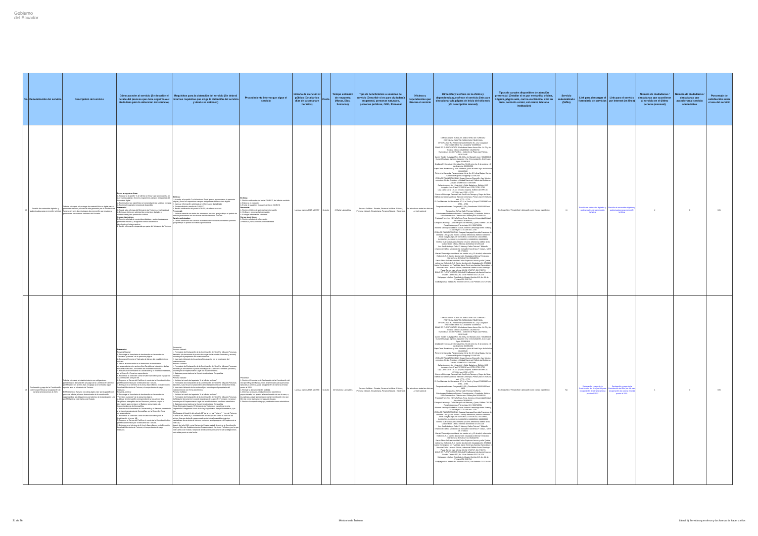Gobierno
del Ecuador
| No. | Denominación del servicio | Descripción del servicio | Cómo acceder al servicio (Se describe el detalle del proceso que debe seguir la o el ciudadano para la obtención del servicio). | Requisitos para la obtención del servicio (Se deberá listar los requisitos que exige la obtención del servicio y donde se obtienen) | Procedimiento interno que sigue el servicio | Horario de atención al público (Detallar los días de la semana y horarios) | Costo | Tiempo estimado de respuesta (Horas, Días, Semanas) | Tipo de beneficiarios o usuarios del servicio (Describir si es para ciudadanía en general, personas naturales, personas jurídicas, ONG, Personal | Oficinas y dependencias que ofrecen el servicio | Dirección y teléfono de la oficina y dependencia que ofrece el servicio (link para direccionar a la página de inicio del sitio web y/o descripción manual) | Tipos de canales disponibles de atención presencial: (Detallar si es por ventanilla, oficina, brigada, página web, correo electrónico, chat en línea, contacto center, cal center, teléfono institución) | Servicio Automatizado (Si/No) | Link para descargar el formulario de servicios | Link para el servicio por internet (en línea) | Número de ciudadanos / ciudadanas que accedieron al servicio en el último período (mensual) | Número de ciudadanos / ciudadanas que accedieron al servicio acumulativo | Porcentaje de satisfacción sobre el uso del servicio |
| --- | --- | --- | --- | --- | --- | --- | --- | --- | --- | --- | --- | --- | --- | --- | --- | --- | --- | --- |
| 58 | Emisión de contenidos digitales y audiovisuales para promoción turística | Trámite orientado a la entrega de material físico o digital para la promoción turística, el cual ha sido generada por el Ministerio de Turismo a través de estrategias de promoción que resaltan y promueven los destinos turísticos del Ecuador. | Pasos a seguir en línea: 1. Acceder a la opción "Ir al trámite en línea" que se encuentra en la presente página y llene los respectivos campos obligatorios del formulario digital 2. Recibir al correo electrónico el comprobante de solicitud enviada 3. Recibir el material promocional disponible. Presencial 1. Acudir a las oficinas del Ministerio de Turismo a nivel nacional 2. Entregar oficio con solicitud de contenidos digitales y audiovisuales para promoción turística Correo electrónico. 1. Remitir solicitud de contenidos digitales y audiovisuales para promoción turística, al siguiente correo electrónico: jairo.limaico@turismo.gob.ec 2 Recibir información requerida por parte del Ministerio de Turismo | En línea: 1. Acceder a la opción "Ir al trámite en línea" que se encuentra en la presente página y llene los respectivos campos obligatorios del formulario digital. 2. Ingresar información solicitada en el formulario digitalizado 3. Enviar solicitud a través de GOB.EC. 4. Recibir notificación del portal GOB.EC, de trámite enviado Presencial: 1. Solicitar material con todos los elementos posibles que justifique el pedido de material promocional en las oficinas del Ministerio de Turismo Canales adicionales: 2. Correo electrónico de solicitud de material con todos los elementos posibles que justifique el pedido de material promocional | En línea: 1. Recibir notificación del portal GOB.EC, del trámite recibido 2. Elaborar el producto 3. Enviar al usuario y finalizar trámite en GOB.EC Presencial: 1. Recibir el Oficio de solicitud de información 2. Verificar y procesar la información 3. Entregar información solicitada Correo electrónico: 1. Recibir solicitud de información 2 Procesar y enviar información solicitada | Lunes a viernes 8h15 a 17h57 | Gratuito | 3 Día(s) Laborables | Persona Jurídica - Privada, Persona Jurídica - Pública, Persona Natural - Ecuatoriana, Persona Natural - Extranjera | Se atiende en todas las oficinas a nivel nacional | DIRECCIONES ZONALES MINISTERIO DE TURISMO PROVINCIA CANTÓN DIRECCIÓN TELÉFONO OFICINA MATRIZ Pichincha Quito Briceño E1-24 y Guayaquil referencia Edificio "La Licuadora" 023999333 ZONA DE PLANIFICACIÓN 1 Imbabura Ibarra Sucre Nro. 14-72 y Av. Teodoro Gómez 062958547; 062958759 Esmeraldas Av. del Pacífico – Malecón de Playa Las Palmas 062011446 Carchi Tulcán Guayaquil Nro. 39-008 y Av. Manabí, piso 2 062960046 Sucumbíos Lago Agrio Av. Aguarico y Av. Circunvalación, CAC Lago Agrio 062991914 Orellana El Coca Juan Montalvo Nro. 58-10 entre Av. 9 de octubre y 6 de diciembre 062881583 Napo Tena Rocafuerte y Juan Montalvo, junto al Hotel Joya de la Selva 062886536 Pichincha Cayambe Panamericana Norte Km 0.5 vía al Cajas, Centro Comercial Nápoles Shopping 022185249 ZONA DE PLANIFICACIÓN 6 Azuay Cuenca Dirección: Ave. México entre Ave. De las Américas y Unidad Nacional, Edificio del Gobierno Zonal 6 072887255 072887089 Cañar Azogues Av. 16 de Abril y Calle Babahoyo. Edificio CAC Azogues. 2do. Piso 073706016 ext. 2795, 2796, 2798 Loja Calle Sucre 191-31 y Quito, esquina. Edificio del INPC 07 2572964 ext. 2760 – 2770 Zamora Chinchipe Zamora Calle José Luis Tamayo y Diego de Vaca. Edificio de Gobernación de Zamora Chinchipe, Primer piso 072606466 ext. 2775 – 2778 El Oro Machala Av. Rocafuerte 07-22 e/ Junín y Tarqui 072968480 ext. 2782 – 2784 Tungurahua Ambato Guayaquil 01-18 y Rocafuerte 032821800 ext. 2350 Tungurahua Baños Calle Thomas Halflants Chimborazo Riobamba Primera Constituyente y Carabobo. Edificio GAD Provincial de Chimborazo. Primer piso 032946682 Pastaza Puyo Km. 2 1/2 vía Puyo-Tena, Campus Universidad Estatal Amazónica 032894655 Cotopaxi Latacunga Calle Marqués de Maenza y Quito, Edificio CAC El Rosal Latacunga, Planta baja, Of. 3 033730594 Morona Santiago Ciudad de Macas Antonio Samaniego entre Soasti y 24 de mayo 072701480 ext. 2730 ZONA DE PLANIFICACIÓN 8 Guayas Guayaquil Avenida Francisco de Orellana 1805 y calle Justino Cornejo referencia; Edificio Gobierno Zonal Guayaquil piso 8 042068565, 042068519, 042068496, 042068562, 042068613, 042068501, 042068522, 042068563 Bolívar Guaranda García Moreno y Sucre; referencia edificio de la Gobernación Oficina Técnica de Bolívar 03 2551249 Los ríos Babahoyo Cdla. El Mamey, Calles Twinza Y Malecón referencia Edificio Ministerio De Inclusión Económica Y Social – MIES 05 2739322 Manabí Portoviejo Avenida de los nardos s/n y 15 de abril; referencia Edificio C.A.C. Centro de Atención Ciudadana Oficina Técnica de Manabí piso 3 053043711; 053043734 Santa Elena Salinas Avenida Carlos Espinoza Larrea y calle Quinta; referencia Edificio C.A.C. Centro de Atención Ciudadana 04 3728904 Santo Domingo de los Tsáchilas Santo Domingo Avenida Esmeraldas y Avenida Emilio Lorenzo Sthele; referencia Edificio Santo Domingo Plaza. Tercer piso, oficina 301 02 2745727, 02 2745726 ZONA DE PLANIFICACIÓN INSULAR Galápagos Isla Santa Cruz Av. Charles Darwin 390, Av. 12 de Febrero 052 526 174 Galápagos Isla San Cristóbal Av. Alsacio Northia S/N, Av. 12 de Febrero 052 520 704 Galápagos Isla Isabela Av. Antonio Gil S/N, Los Petreles 052 529 132 | En línea (Sitio / Portal Web / Aplicación web) Correo electrónico | Si | Emisión de contenidos digitales y audiovisuales para promoción turística | Emisión de contenidos digitales y audiovisuales para promoción turística | 2 | 0 | 84% |
| 59 | Declaración y pago de la Contribución del Uno por Mil para recuperación de cartera vencida previo al 2021 | Trámite orientado al establecimiento con obligaciones pendientes de declaración y/o pago de la Contribución del Uno por Mil sobre los activos fijos en apego a la normativa legal vigente, ante el Ministerio de Turismo. El Ministerio de Turismo no cobra algún valor por la gestión del presente trámite, el costo determinado de la contribución dependerá de las obligaciones pendientes de la declaración Uno por Mil frente a esta Cartera de Estado. | Presencial: Persona Natural: 1. Descargar el formulario de declaración en la sección de "Formatos y anexos" de la presente página. 2. Generar el Inventario Valorado de bienes del establecimiento turístico. 3. Llenar la información en el formulario de declaración correspondiente a los activos fijos Tangibles e Intangibles de las Personas naturales, en función del Inventario Valorado. 4. Presentar el Formulario de Declaración y el Inventario Valorado, en la Dirección Zonal correspondiente. 5. Recibir de la Dirección Zonal el valor calculado para el pago de la Contribución Uno por Mil. 6. Pagar en el Banco del Pacífico el monto de la Contribución Uno por Mil determinado por el Ministerio de Turismo. 7. Entregar en el término de 3 (tres) días máximo, en la Dirección Zonal del Ministerio de Turismo, el comprobante de pago realizado. Persona Jurídica: 1. Descargar el formulario de declaración en la sección de "Formatos y anexos" de la presente página. 2. Llenar la información correspondiente a los activos fijos Tangibles e Intangibles de las Personas jurídicas, según la información que consta en el Balance presentado a la Superintendencia de Compañías. 3. Presentar el Formulario de Declaración y el Balance presentado a la Superintendencia de Compañías, en la Dirección Zonal correspondiente. 4. Recibir de la Dirección Zonal el valor calculado para la Contribución Uno por Mil. 5. Pagar en el Banco del Pacífico el monto de la Contribución Uno por Mil determinado por el Ministerio de Turismo. 7. Entregar en el término de 3 (tres) días máximo, en la Dirección Zonal del Ministerio de Turismo, el comprobante de pago realizado. | Presencial: Persona Natural: 1. Formulario de Declaración de la Contribución del Uno Por Mil para Personas Naturales (el documento lo puede descargar de la sección Formatos y anexos) suscrito por el propietario del establecimiento. 2. Inventario Valorado de los activos fijos suscrito por el propietario del establecimiento. Persona Jurídica: 1. Formulario de Declaración de la Contribución del Uno Por Mil para Personas Jurídicas (el documento lo puede descargar de la sección Formatos y anexos) suscrito por el Representante Legal del establecimiento. 2. Balances presentados a la Superintendencia de Compañías En línea: Persona Natural: 1. Solicitud a través del apartado "Ir al trámite en línea" 2. Formulario de Declaración de la Contribución del Uno Por Mil para Personas Naturales, suscrito por el propietario del establecimiento con firma electrónica. 3. Inventario Valorado de los activos fijos, suscrito por el propietario del establecimiento con firma electrónica. Persona Jurídica: 1. Solicitud a través del apartado "Ir al trámite en línea". 2. Formulario de Declaración de la Contribución del Uno Por Mil para Personas Jurídicas (el documento lo puede descargar de la sección Formatos y anexos) suscrito por el Representante Legal del establecimiento con firma electrónica. 3. Balances presentados a la Superintendencia de Compañías *Nota: Estimado Usuario, El Ministerio de Turismo en cumplimiento a la Disposición Derogatoria Única de la Ley Orgánica de Apoyo Humanitario, que cita: "Deróguese el literal b) del artículo 39* de la Ley de Turismo"; * Ley de Turismo, el artículo 39, literal b) "La contribución del uno por mil sobre el valor de los activos fijos que deberán pagar anualmente todos los establecimientos prestadores de servicios al turismo, conforme se disponga en el Reglamento a esta Ley." A partir del año 2021, esta Cartera de Estado, dejará de cobrar la Contribución Uno por Mil a los Establecimientos Prestadores de Servicios Turísticos; por lo que esta Cartera de Estado, receptará declaraciones únicamente para obligaciones contraídas previo a esta fecha. | Presencial: 1. Recibir el Formulario de Declaración de la Contribución del Uno por Mil y demás requisitos determinados para personas naturales o jurídicas, para recuperación de cartera vencida previo al 2021 3. Revisar la documentación recibida. 4. Informar al usuario, mediante correo electrónico proporcionado, los ajustes a la declaración de ser el caso; o, los valores a pagar por concepto de la Contribución Uno por Mil. Así como las instrucciones para el pago. 5. Recibir el comprobante pago, mediante correo electrónico. | Lunes a viernes 8h15 a 17h58 | Gratuito | 30 Minuto(s) Laborables | Persona Jurídica - Privada, Persona Jurídica - Pública, Persona Natural - Ecuatoriana, Persona Natural - Extranjera | Se atiende en todas las oficinas a nivel nacional | DIRECCIONES ZONALES MINISTERIO DE TURISMO PROVINCIA CANTÓN DIRECCIÓN TELÉFONO OFICINA MATRIZ Pichincha Quito Briceño E1-24 y Guayaquil referencia Edificio "La Licuadora" 023999333 ZONA DE PLANIFICACIÓN 1 Imbabura Ibarra Sucre Nro. 14-72 y Av. Teodoro Gómez 062958547; 062958759 Esmeraldas Av. del Pacífico – Malecón de Playa Las Palmas 062011446 Carchi Tulcán Guayaquil Nro. 39-008 y Av. Manabí, piso 2 062960046 Sucumbíos Lago Agrio Av. Aguarico y Av. Circunvalación, CAC Lago Agrio 062991914 Orellana El Coca Juan Montalvo Nro. 58-10 entre Av. 9 de octubre y 6 de diciembre 062881583 Napo Tena Rocafuerte y Juan Montalvo, junto al Hotel Joya de la Selva 062886536 Pichincha Cayambe Panamericana Norte Km 0.5 vía al Cajas, Centro Comercial Nápoles Shopping 022185249 ZONA DE PLANIFICACIÓN 6 Azuay Cuenca Dirección: Ave. México entre Ave. De las Américas y Unidad Nacional, Edificio del Gobierno Zonal 6 072887255 072887089 Cañar Azogues Av. 16 de Abril y Calle Babahoyo. Edificio CAC Azogues. 2do. Piso 073706016 ext. 2795, 2796, 2798 Loja Calle Sucre 191-31 y Quito, esquina. Edificio del INPC 07 2572964 ext. 2760 – 2770 Zamora Chinchipe Zamora Calle José Luis Tamayo y Diego de Vaca. Edificio de Gobernación de Zamora Chinchipe, Primer piso 072606466 ext. 2775 – 2778 El Oro Machala Av. Rocafuerte 07-22 e/ Junín y Tarqui 072968480 ext. 2782 – 2784 Tungurahua Ambato Guayaquil 01-18 y Rocafuerte 032821800 ext. 2350 Tungurahua Baños Calle Thomas Halflants Chimborazo Riobamba Primera Constituyente y Carabobo. Edificio GAD Provincial de Chimborazo. Primer piso 032946682 Pastaza Puyo Km. 2 1/2 vía Puyo-Tena, Campus Universidad Estatal Amazónica 032894655 Cotopaxi Latacunga Calle Marqués de Maenza y Quito, Edificio CAC El Rosal Latacunga, Planta baja, Of. 3 033730594 Morona Santiago Ciudad de Macas Antonio Samaniego entre Soasti y 24 de mayo 072701480 ext. 2730 ZONA DE PLANIFICACIÓN 8 Guayas Guayaquil Avenida Francisco de Orellana 1805 y calle Justino Cornejo referencia; Edificio Gobierno Zonal Guayaquil piso 8 042068565, 042068519, 042068496, 042068562, 042068613, 042068501, 042068522, 042068563 Bolívar Guaranda García Moreno y Sucre; referencia edificio de la Gobernación Oficina Técnica de Bolívar 03 2551249 Los ríos Babahoyo Cdla. El Mamey, Calles Twinza Y Malecón referencia Edificio Ministerio De Inclusión Económica Y Social – MIES 05 2739322 Manabí Portoviejo Avenida de los nardos s/n y 15 de abril; referencia Edificio C.A.C. Centro de Atención Ciudadana Oficina Técnica de Manabí piso 3 053043711; 053043734 Santa Elena Salinas Avenida Carlos Espinoza Larrea y calle Quinta; referencia Edificio C.A.C. Centro de Atención Ciudadana 04 3728904 Santo Domingo de los Tsáchilas Santo Domingo Avenida Esmeraldas y Avenida Emilio Lorenzo Sthele; referencia Edificio Santo Domingo Plaza. Tercer piso, oficina 301 02 2745727, 02 2745726 ZONA DE PLANIFICACIÓN INSULAR Galápagos Isla Santa Cruz Av. Charles Darwin 390, Av. 12 de Febrero 052 526 174 Galápagos Isla San Cristóbal Av. Alsacio Northia S/N, Av. 12 de Febrero 052 520 704 Galápagos Isla Isabela Av. Antonio Gil S/N, Los Petreles 052 529 132 | En línea (Sitio / Portal Web / Aplicación web) Correo electrónico | No | Declaración y pago de la Contribución del Uno por Mil para recuperación de cartera vencida previo al 2021 | Declaración y pago de la Contribución del Uno por Mil para recuperación de cartera vencida previo al 2021 | 1 | 0 | 84% |
31 de 36 Ministerio de Turismo Literal d) Servicios que ofrece y las formas de hacer a ellos